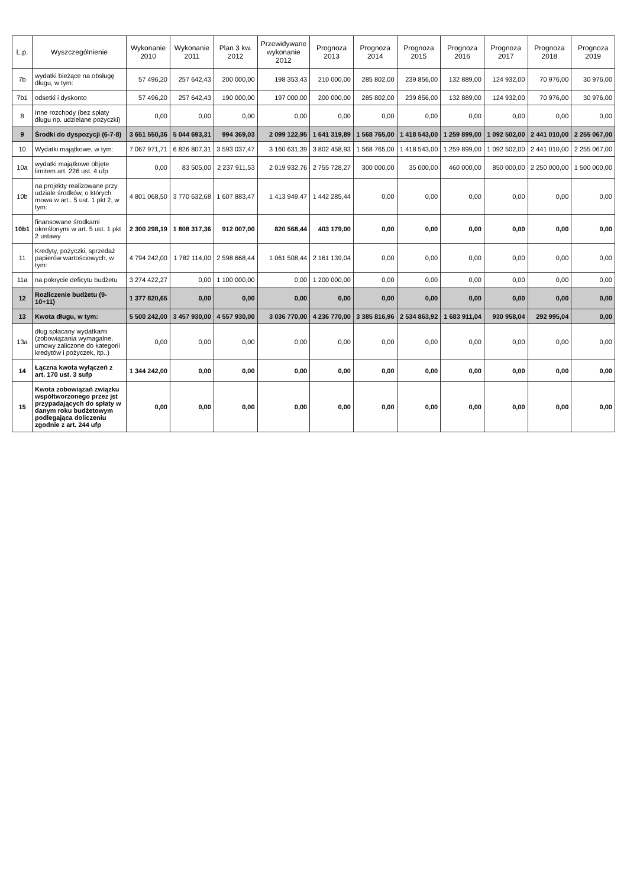| L.p. | Wyszczególnienie | Wykonanie 2010 | Wykonanie 2011 | Plan 3 kw. 2012 | Przewidywane wykonanie 2012 | Prognoza 2013 | Prognoza 2014 | Prognoza 2015 | Prognoza 2016 | Prognoza 2017 | Prognoza 2018 | Prognoza 2019 |
| --- | --- | --- | --- | --- | --- | --- | --- | --- | --- | --- | --- | --- |
| 7b | wydatki bieżące na obsługę długu, w tym: | 57 496,20 | 257 642,43 | 200 000,00 | 198 353,43 | 210 000,00 | 285 802,00 | 239 856,00 | 132 889,00 | 124 932,00 | 70 976,00 | 30 976,00 |
| 7b1 | odsetki i dyskonto | 57 496,20 | 257 642,43 | 190 000,00 | 197 000,00 | 200 000,00 | 285 802,00 | 239 856,00 | 132 889,00 | 124 932,00 | 70 976,00 | 30 976,00 |
| 8 | Inne rozchody (bez spłaty długu np. udzielane pożyczki) | 0,00 | 0,00 | 0,00 | 0,00 | 0,00 | 0,00 | 0,00 | 0,00 | 0,00 | 0,00 | 0,00 |
| 9 | Środki do dyspozycji (6-7-8) | 3 651 550,36 | 5 044 693,31 | 994 369,03 | 2 099 122,95 | 1 641 319,89 | 1 568 765,00 | 1 418 543,00 | 1 259 899,00 | 1 092 502,00 | 2 441 010,00 | 2 255 067,00 |
| 10 | Wydatki majątkowe, w tym: | 7 067 971,71 | 6 826 807,31 | 3 593 037,47 | 3 160 631,39 | 3 802 458,93 | 1 568 765,00 | 1 418 543,00 | 1 259 899,00 | 1 092 502,00 | 2 441 010,00 | 2 255 067,00 |
| 10a | wydatki majątkowe objęte limitem art. 226 ust. 4 ufp | 0,00 | 83 505,00 | 2 237 911,53 | 2 019 932,76 | 2 755 728,27 | 300 000,00 | 35 000,00 | 460 000,00 | 850 000,00 | 2 250 000,00 | 1 500 000,00 |
| 10b | na projekty realizowane przy udziale środków, o których mowa w art.. 5 ust. 1 pkt 2, w tym: | 4 801 068,50 | 3 770 632,68 | 1 607 883,47 | 1 413 949,47 | 1 442 285,44 | 0,00 | 0,00 | 0,00 | 0,00 | 0,00 | 0,00 |
| 10b1 | finansowane środkami określonymi w art. 5 ust. 1 pkt 2 ustawy | 2 300 298,19 | 1 808 317,36 | 912 007,00 | 820 568,44 | 403 179,00 | 0,00 | 0,00 | 0,00 | 0,00 | 0,00 | 0,00 |
| 11 | Kredyty, pożyczki, sprzedaż papierów wartościowych, w tym: | 4 794 242,00 | 1 782 114,00 | 2 598 668,44 | 1 061 508,44 | 2 161 139,04 | 0,00 | 0,00 | 0,00 | 0,00 | 0,00 | 0,00 |
| 11a | na pokrycie deficytu budżetu | 3 274 422,27 | 0,00 | 1 100 000,00 | 0,00 | 1 200 000,00 | 0,00 | 0,00 | 0,00 | 0,00 | 0,00 | 0,00 |
| 12 | Rozliczenie budżetu (9-10+11) | 1 377 820,65 | 0,00 | 0,00 | 0,00 | 0,00 | 0,00 | 0,00 | 0,00 | 0,00 | 0,00 | 0,00 |
| 13 | Kwota długu, w tym: | 5 500 242,00 | 3 457 930,00 | 4 557 930,00 | 3 036 770,00 | 4 236 770,00 | 3 385 816,96 | 2 534 863,92 | 1 683 911,04 | 930 958,04 | 292 995,04 | 0,00 |
| 13a | dług spłacany wydatkami (zobowiązania wymagalne, umowy zaliczone do kategorii kredytów i pożyczek, itp..) | 0,00 | 0,00 | 0,00 | 0,00 | 0,00 | 0,00 | 0,00 | 0,00 | 0,00 | 0,00 | 0,00 |
| 14 | Łączna kwota wyłączeń z art. 170 ust. 3 sufp | 1 344 242,00 | 0,00 | 0,00 | 0,00 | 0,00 | 0,00 | 0,00 | 0,00 | 0,00 | 0,00 | 0,00 |
| 15 | Kwota zobowiązań związku współtworzonego przez jst przypadających do spłaty w danym roku budżetowym podlegająca doliczeniu zgodnie z art. 244 ufp | 0,00 | 0,00 | 0,00 | 0,00 | 0,00 | 0,00 | 0,00 | 0,00 | 0,00 | 0,00 | 0,00 |